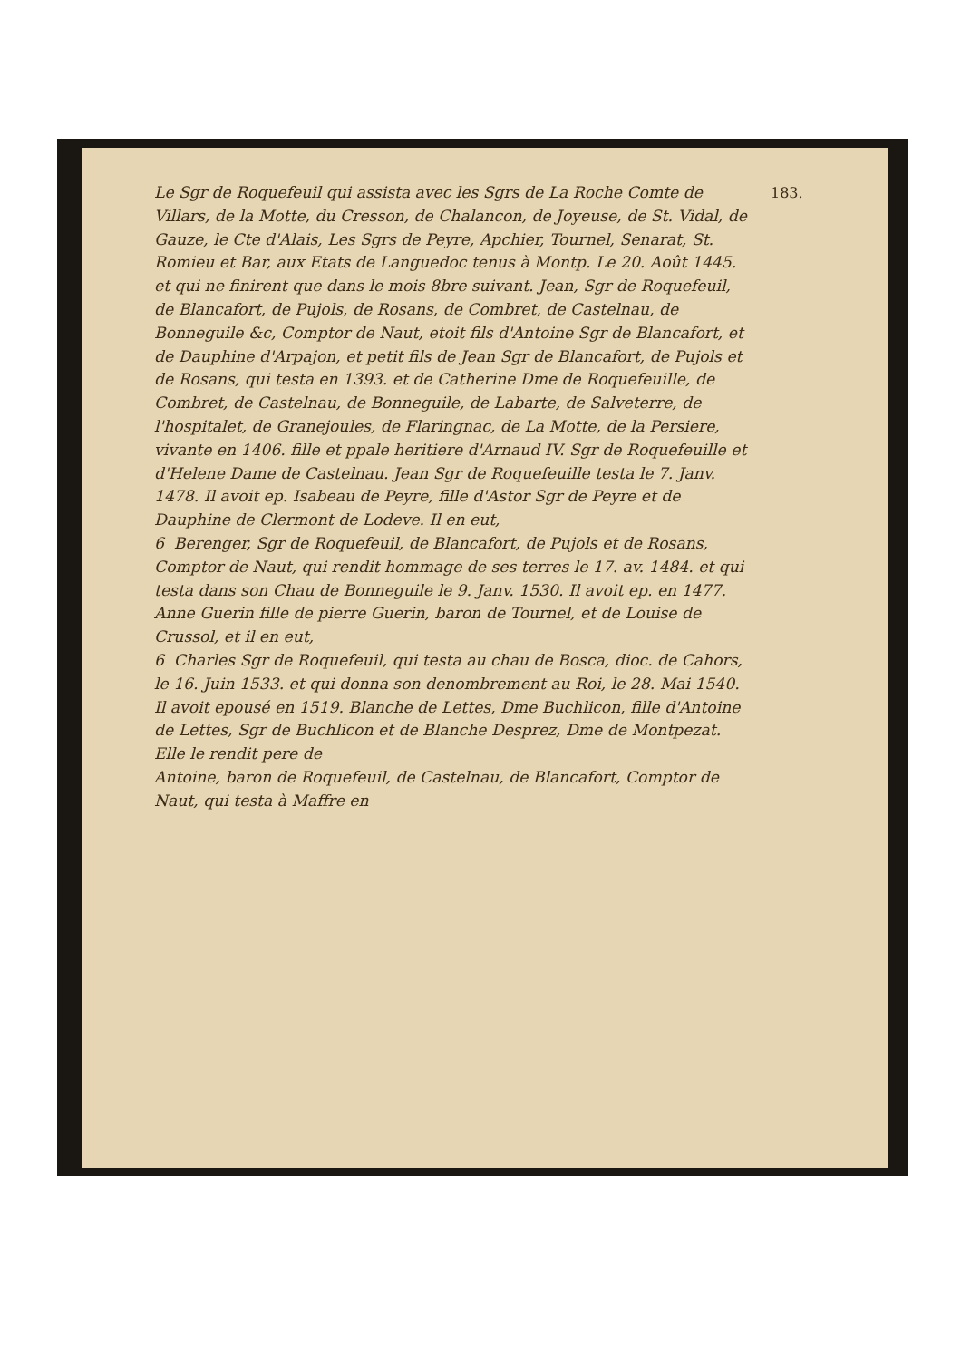183.
Le Sgr de Roquefeuil qui assista avec les Sgrs de La Roche Comte de Villars, de la Motte, du Cresson, de Chalancon, de Joyeuse, de St. Vidal, de Gauze, le Cte d'Alais, Les Sgrs de Peyre, Apchier, Tournel, Senarat, St. Romieu et Bar, aux Etats de Languedoc tenus à Montp. Le 20. Août 1445. et qui ne finirent que dans le mois 8bre suivant. Jean, Sgr de Roquefeuil, de Blancafort, de Pujols, de Rosans, de Combret, de Castelnau, de Bonneguile &c, Comptor de Naut, etoit fils d'Antoine Sgr de Blancafort, et de Dauphine d'Arpajon, et petit fils de Jean Sgr de Blancafort, de Pujols et de Rosans, qui testa en 1393. et de Catherine Dme de Roquefeuille, de Combret, de Castelnau, de Bonneguile, de Labarte, de Salveterre, de l'hospitalet, de Granejoules, de Flaringnac, de La Motte, de la Persiere, vivante en 1406. fille et ppale heritiere d'Arnaud IV. Sgr de Roquefeuille et d'Helene Dame de Castelnau. Jean Sgr de Roquefeuille testa le 7. Janv. 1478. Il avoit ep. Isabeau de Peyre, fille d'Astor Sgr de Peyre et de Dauphine de Clermont de Lodeve. Il en eut,
6 Berenger, Sgr de Roquefeuil, de Blancafort, de Pujols et de Rosans, Comptor de Naut, qui rendit hommage de ses terres le 17. av. 1484. et qui testa dans son Chau de Bonneguile le 9. Janv. 1530. Il avoit ep. en 1477. Anne Guerin fille de pierre Guerin, baron de Tournel, et de Louise de Crussol, et il en eut,
6 Charles Sgr de Roquefeuil, qui testa au chau de Bosca, dioc. de Cahors, le 16. Juin 1533. et qui donna son denombrement au Roi, le 28. Mai 1540. Il avoit epousé en 1519. Blanche de Lettes, Dme Buchlicon, fille d'Antoine de Lettes, Sgr de Buchlicon et de Blanche Desprez, Dme de Montpezat. Elle le rendit pere de
Antoine, baron de Roquefeuil, de Castelnau, de Blancafort, Comptor de Naut, qui testa à Maffre en